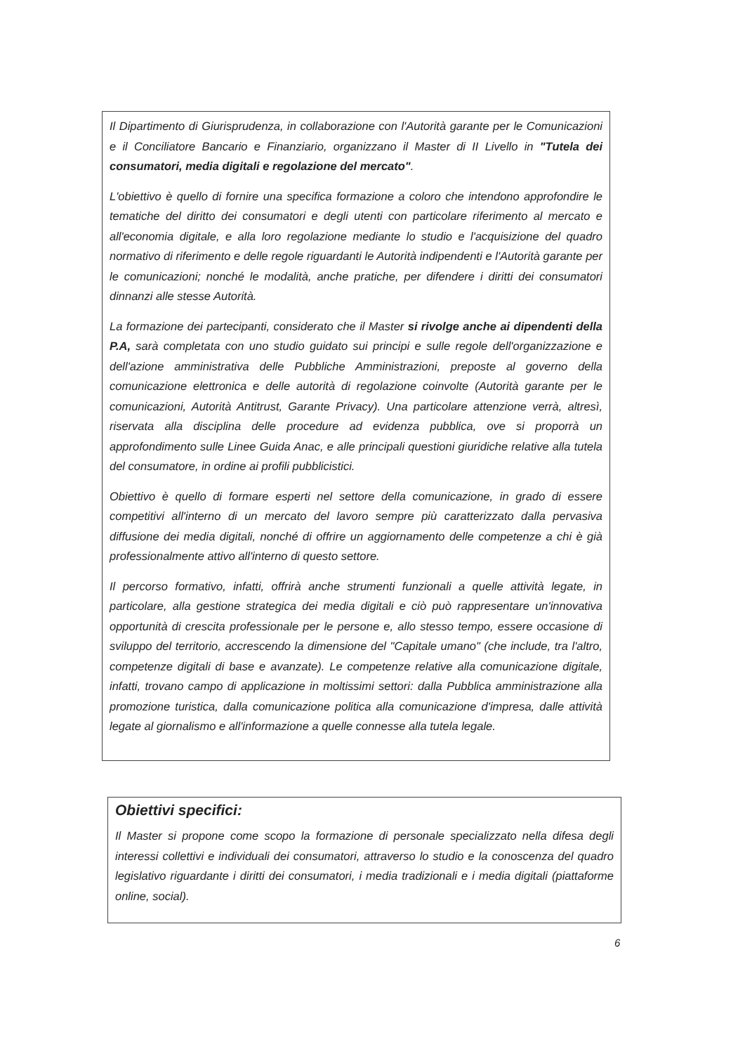Il Dipartimento di Giurisprudenza, in collaborazione con l'Autorità garante per le Comunicazioni e il Conciliatore Bancario e Finanziario, organizzano il Master di II Livello in "Tutela dei consumatori, media digitali e regolazione del mercato".
L'obiettivo è quello di fornire una specifica formazione a coloro che intendono approfondire le tematiche del diritto dei consumatori e degli utenti con particolare riferimento al mercato e all'economia digitale, e alla loro regolazione mediante lo studio e l'acquisizione del quadro normativo di riferimento e delle regole riguardanti le Autorità indipendenti e l'Autorità garante per le comunicazioni; nonché le modalità, anche pratiche, per difendere i diritti dei consumatori dinnanzi alle stesse Autorità.
La formazione dei partecipanti, considerato che il Master si rivolge anche ai dipendenti della P.A, sarà completata con uno studio guidato sui principi e sulle regole dell'organizzazione e dell'azione amministrativa delle Pubbliche Amministrazioni, preposte al governo della comunicazione elettronica e delle autorità di regolazione coinvolte (Autorità garante per le comunicazioni, Autorità Antitrust, Garante Privacy). Una particolare attenzione verrà, altresì, riservata alla disciplina delle procedure ad evidenza pubblica, ove si proporrà un approfondimento sulle Linee Guida Anac, e alle principali questioni giuridiche relative alla tutela del consumatore, in ordine ai profili pubblicistici.
Obiettivo è quello di formare esperti nel settore della comunicazione, in grado di essere competitivi all'interno di un mercato del lavoro sempre più caratterizzato dalla pervasiva diffusione dei media digitali, nonché di offrire un aggiornamento delle competenze a chi è già professionalmente attivo all'interno di questo settore.
Il percorso formativo, infatti, offrirà anche strumenti funzionali a quelle attività legate, in particolare, alla gestione strategica dei media digitali e ciò può rappresentare un'innovativa opportunità di crescita professionale per le persone e, allo stesso tempo, essere occasione di sviluppo del territorio, accrescendo la dimensione del "Capitale umano" (che include, tra l'altro, competenze digitali di base e avanzate). Le competenze relative alla comunicazione digitale, infatti, trovano campo di applicazione in moltissimi settori: dalla Pubblica amministrazione alla promozione turistica, dalla comunicazione politica alla comunicazione d'impresa, dalle attività legate al giornalismo e all'informazione a quelle connesse alla tutela legale.
Obiettivi specifici:
Il Master si propone come scopo la formazione di personale specializzato nella difesa degli interessi collettivi e individuali dei consumatori, attraverso lo studio e la conoscenza del quadro legislativo riguardante i diritti dei consumatori, i media tradizionali e i media digitali (piattaforme online, social).
6